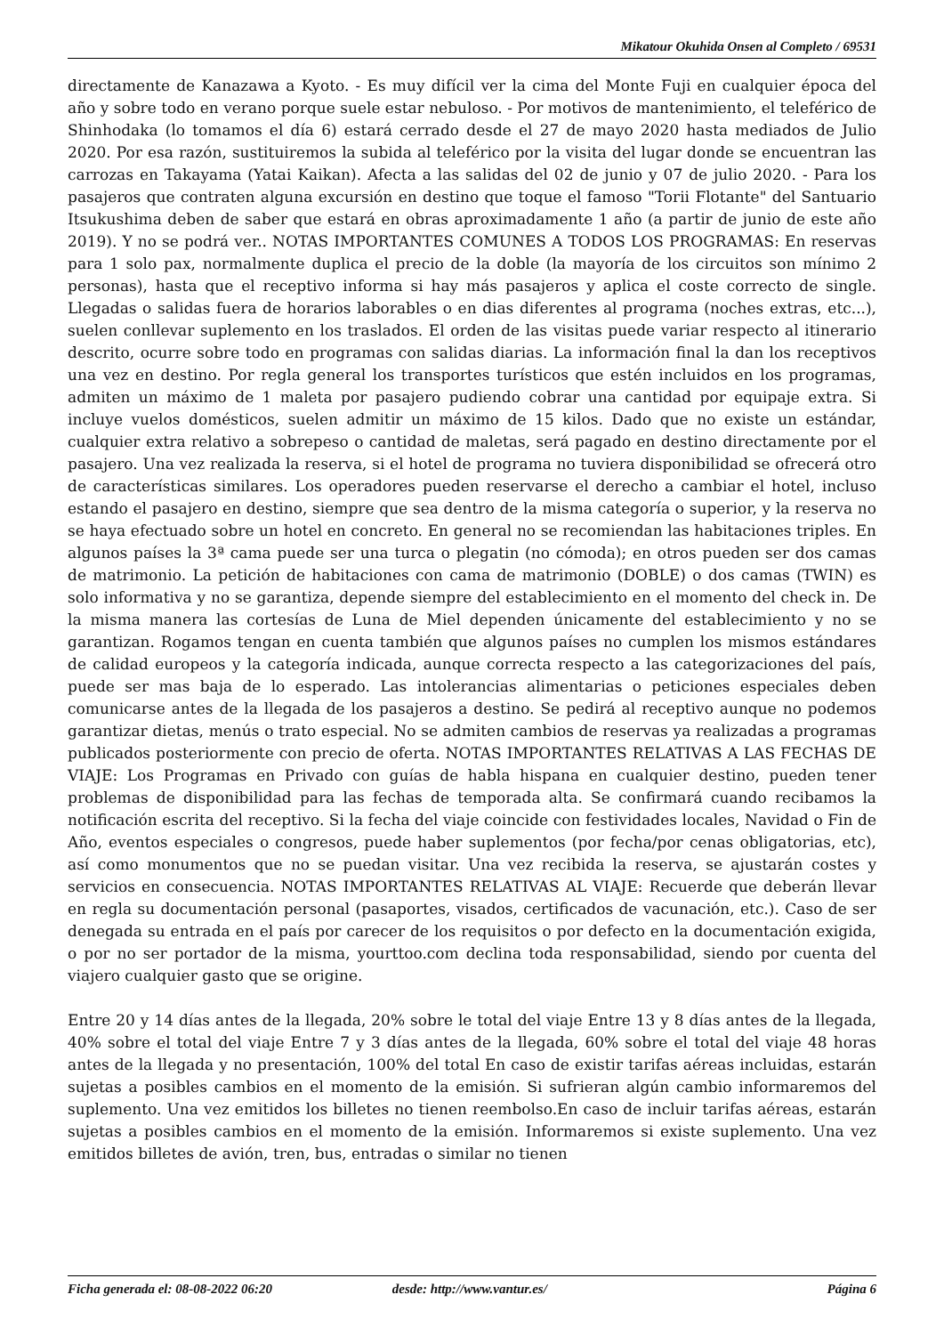Mikatour Okuhida Onsen al Completo / 69531
directamente de Kanazawa a Kyoto. - Es muy difícil ver la cima del Monte Fuji en cualquier época del año y sobre todo en verano porque suele estar nebuloso. - Por motivos de mantenimiento, el teleférico de Shinhodaka (lo tomamos el día 6) estará cerrado desde el 27 de mayo 2020 hasta mediados de Julio 2020. Por esa razón, sustituiremos la subida al teleférico por la visita del lugar donde se encuentran las carrozas en Takayama (Yatai Kaikan). Afecta a las salidas del 02 de junio y 07 de julio 2020. - Para los pasajeros que contraten alguna excursión en destino que toque el famoso "Torii Flotante" del Santuario Itsukushima deben de saber que estará en obras aproximadamente 1 año (a partir de junio de este año 2019). Y no se podrá ver.. NOTAS IMPORTANTES COMUNES A TODOS LOS PROGRAMAS: En reservas para 1 solo pax, normalmente duplica el precio de la doble (la mayoría de los circuitos son mínimo 2 personas), hasta que el receptivo informa si hay más pasajeros y aplica el coste correcto de single. Llegadas o salidas fuera de horarios laborables o en dias diferentes al programa (noches extras, etc...), suelen conllevar suplemento en los traslados. El orden de las visitas puede variar respecto al itinerario descrito, ocurre sobre todo en programas con salidas diarias. La información final la dan los receptivos una vez en destino. Por regla general los transportes turísticos que estén incluidos en los programas, admiten un máximo de 1 maleta por pasajero pudiendo cobrar una cantidad por equipaje extra. Si incluye vuelos domésticos, suelen admitir un máximo de 15 kilos. Dado que no existe un estándar, cualquier extra relativo a sobrepeso o cantidad de maletas, será pagado en destino directamente por el pasajero. Una vez realizada la reserva, si el hotel de programa no tuviera disponibilidad se ofrecerá otro de características similares. Los operadores pueden reservarse el derecho a cambiar el hotel, incluso estando el pasajero en destino, siempre que sea dentro de la misma categoría o superior, y la reserva no se haya efectuado sobre un hotel en concreto. En general no se recomiendan las habitaciones triples. En algunos países la 3ª cama puede ser una turca o plegatin (no cómoda); en otros pueden ser dos camas de matrimonio. La petición de habitaciones con cama de matrimonio (DOBLE) o dos camas (TWIN) es solo informativa y no se garantiza, depende siempre del establecimiento en el momento del check in. De la misma manera las cortesías de Luna de Miel dependen únicamente del establecimiento y no se garantizan. Rogamos tengan en cuenta también que algunos países no cumplen los mismos estándares de calidad europeos y la categoría indicada, aunque correcta respecto a las categorizaciones del país, puede ser mas baja de lo esperado. Las intolerancias alimentarias o peticiones especiales deben comunicarse antes de la llegada de los pasajeros a destino. Se pedirá al receptivo aunque no podemos garantizar dietas, menús o trato especial. No se admiten cambios de reservas ya realizadas a programas publicados posteriormente con precio de oferta. NOTAS IMPORTANTES RELATIVAS A LAS FECHAS DE VIAJE: Los Programas en Privado con guías de habla hispana en cualquier destino, pueden tener problemas de disponibilidad para las fechas de temporada alta. Se confirmará cuando recibamos la notificación escrita del receptivo. Si la fecha del viaje coincide con festividades locales, Navidad o Fin de Año, eventos especiales o congresos, puede haber suplementos (por fecha/por cenas obligatorias, etc), así como monumentos que no se puedan visitar. Una vez recibida la reserva, se ajustarán costes y servicios en consecuencia. NOTAS IMPORTANTES RELATIVAS AL VIAJE: Recuerde que deberán llevar en regla su documentación personal (pasaportes, visados, certificados de vacunación, etc.). Caso de ser denegada su entrada en el país por carecer de los requisitos o por defecto en la documentación exigida, o por no ser portador de la misma, yourttoo.com declina toda responsabilidad, siendo por cuenta del viajero cualquier gasto que se origine.
Entre 20 y 14 días antes de la llegada, 20% sobre le total del viaje Entre 13 y 8 días antes de la llegada, 40% sobre el total del viaje Entre 7 y 3 días antes de la llegada, 60% sobre el total del viaje 48 horas antes de la llegada y no presentación, 100% del total En caso de existir tarifas aéreas incluidas, estarán sujetas a posibles cambios en el momento de la emisión. Si sufrieran algún cambio informaremos del suplemento. Una vez emitidos los billetes no tienen reembolso.En caso de incluir tarifas aéreas, estarán sujetas a posibles cambios en el momento de la emisión. Informaremos si existe suplemento. Una vez emitidos billetes de avión, tren, bus, entradas o similar no tienen
Ficha generada el: 08-08-2022 06:20 desde: http://www.vantur.es/ Página 6